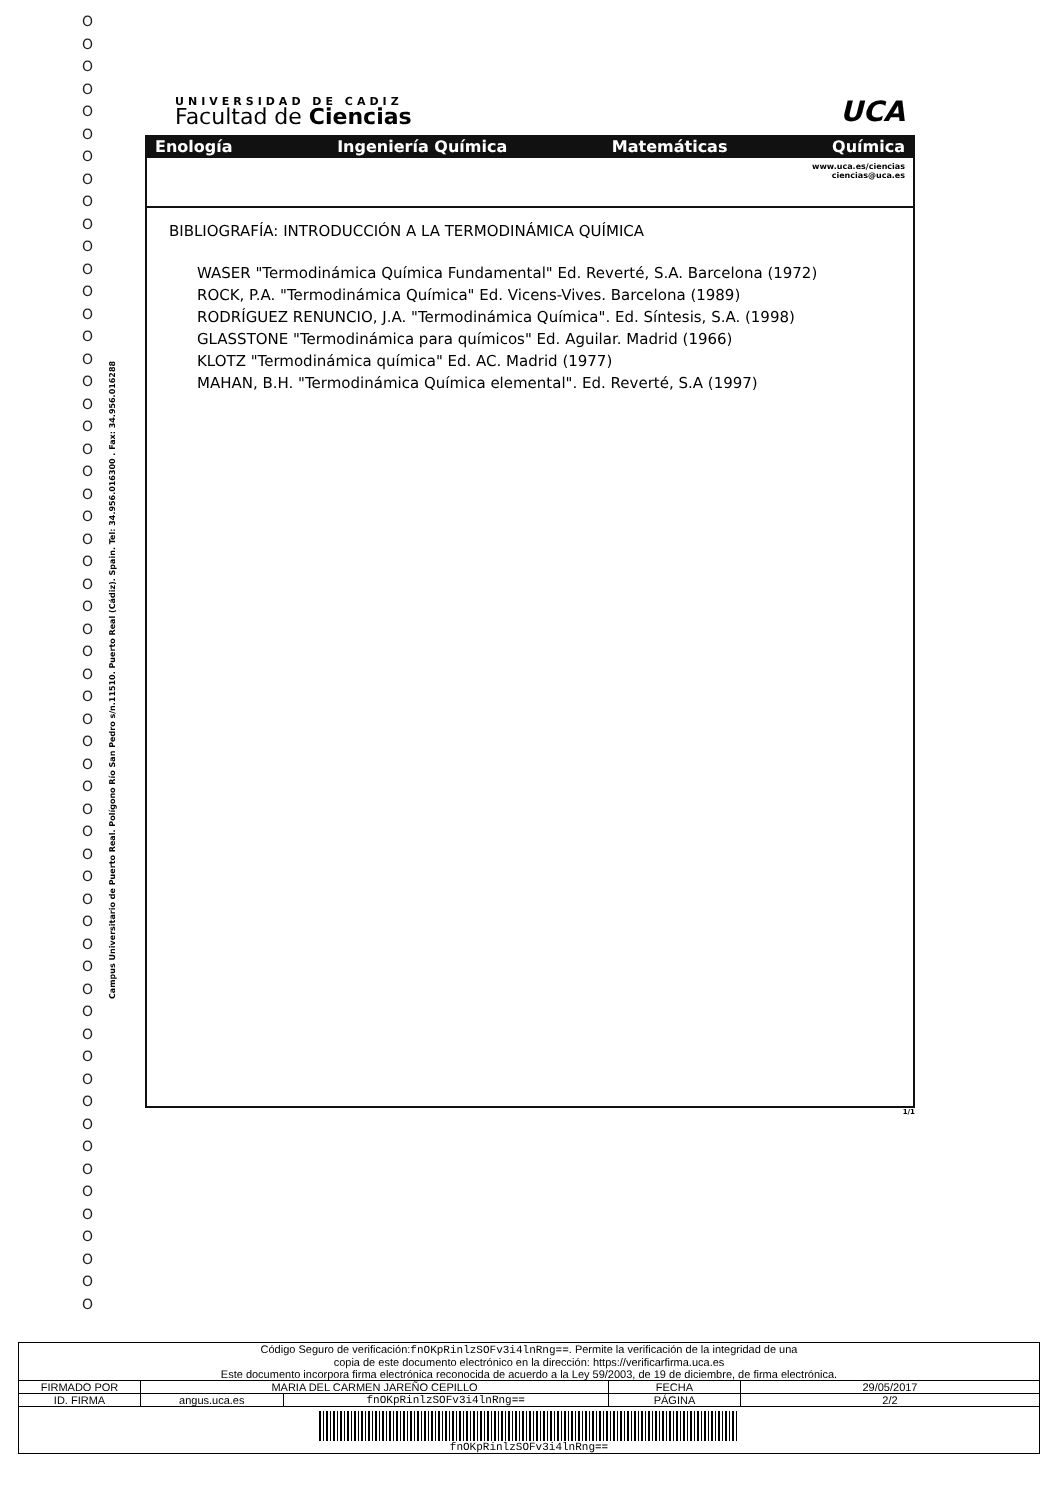O
O
O
O
O
O
O
O
O
O
O
O
O
O
O
O
O
O
O
O
O
O
O
O
O
O
O
O
O
O
O
O
O
O
O
O
O
O
O
O
O
O
O
O
O
O
O
O
O
O
O
O
O
O
O
O
O
O
Campus Universitario de Puerto Real. Polígono Río San Pedro s/n.11510. Puerto Real (Cádiz). Spain. Tel: 34.956.016300 . Fax: 34.956.016288
UNIVERSIDAD DE CADIZ
Facultad de Ciencias
UCA
Enología Ingeniería Química Matemáticas Química
www.uca.es/ciencias
ciencias@uca.es
BIBLIOGRAFÍA: INTRODUCCIÓN A LA TERMODINÁMICA QUÍMICA
WASER "Termodinámica Química Fundamental" Ed. Reverté, S.A. Barcelona (1972)
ROCK, P.A. "Termodinámica Química" Ed. Vicens-Vives. Barcelona (1989)
RODRÍGUEZ RENUNCIO, J.A. "Termodinámica Química". Ed. Síntesis, S.A. (1998)
GLASSTONE "Termodinámica para químicos" Ed. Aguilar. Madrid (1966)
KLOTZ "Termodinámica química" Ed. AC. Madrid (1977)
MAHAN, B.H. "Termodinámica Química elemental". Ed. Reverté, S.A (1997)
1/1
| Código Seguro de verificación: fnOKpRinlzSOFv3i4lnRng== . Permite la verificación de la integridad de una copia de este documento electrónico en la dirección: https://verificarfirma.uca.es Este documento incorpora firma electrónica reconocida de acuerdo a la Ley 59/2003, de 19 de diciembre, de firma electrónica. | | | | |
| FIRMADO POR | MARIA DEL CARMEN JAREÑO CEPILLO | | FECHA | 29/05/2017 |
| ID. FIRMA | angus.uca.es | fnOKpRinlzSOFv3i4lnRng== | PÁGINA | 2/2 |
| fnOKpRinlzSOFv3i4lnRng== | | | | |